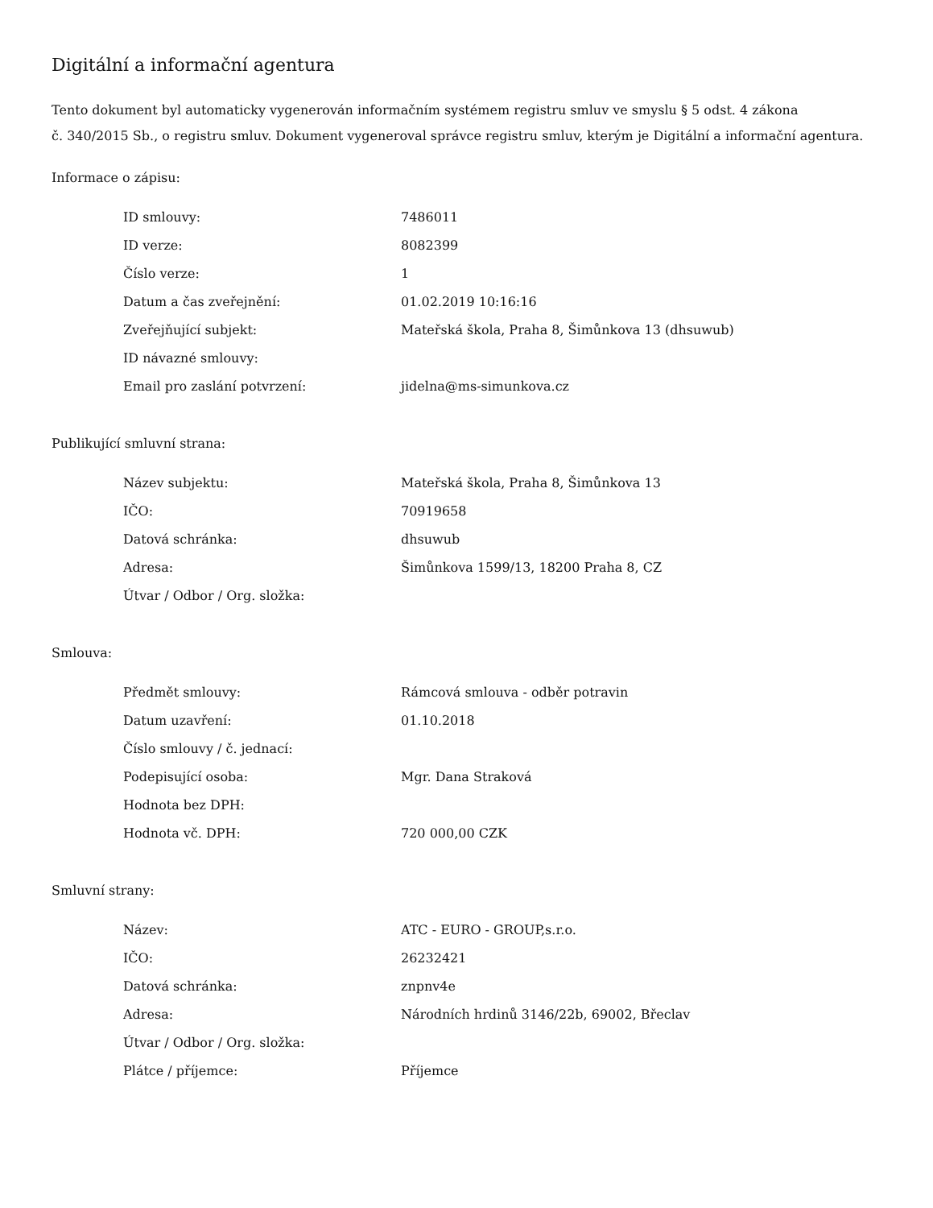Digitální a informační agentura
Tento dokument byl automaticky vygenerován informačním systémem registru smluv ve smyslu § 5 odst. 4 zákona
č. 340/2015 Sb., o registru smluv. Dokument vygeneroval správce registru smluv, kterým je Digitální a informační agentura.
Informace o zápisu:
| ID smlouvy: | 7486011 |
| ID verze: | 8082399 |
| Číslo verze: | 1 |
| Datum a čas zveřejnění: | 01.02.2019 10:16:16 |
| Zveřejňující subjekt: | Mateřská škola, Praha 8, Šimůnkova 13 (dhsuwub) |
| ID návazné smlouvy: | |
| Email pro zaslání potvrzení: | jidelna@ms-simunkova.cz |
Publikující smluvní strana:
| Název subjektu: | Mateřská škola, Praha 8, Šimůnkova 13 |
| IČO: | 70919658 |
| Datová schránka: | dhsuwub |
| Adresa: | Šimůnkova 1599/13, 18200 Praha 8, CZ |
| Útvar / Odbor / Org. složka: | |
Smlouva:
| Předmět smlouvy: | Rámcová smlouva - odběr potravin |
| Datum uzavření: | 01.10.2018 |
| Číslo smlouvy / č. jednací: | |
| Podepisující osoba: | Mgr. Dana Straková |
| Hodnota bez DPH: | |
| Hodnota vč. DPH: | 720 000,00 CZK |
Smluvní strany:
| Název: | ATC - EURO - GROUP,s.r.o. |
| IČO: | 26232421 |
| Datová schránka: | znpnv4e |
| Adresa: | Národních hrdinů 3146/22b, 69002, Břeclav |
| Útvar / Odbor / Org. složka: | |
| Plátce / příjemce: | Příjemce |